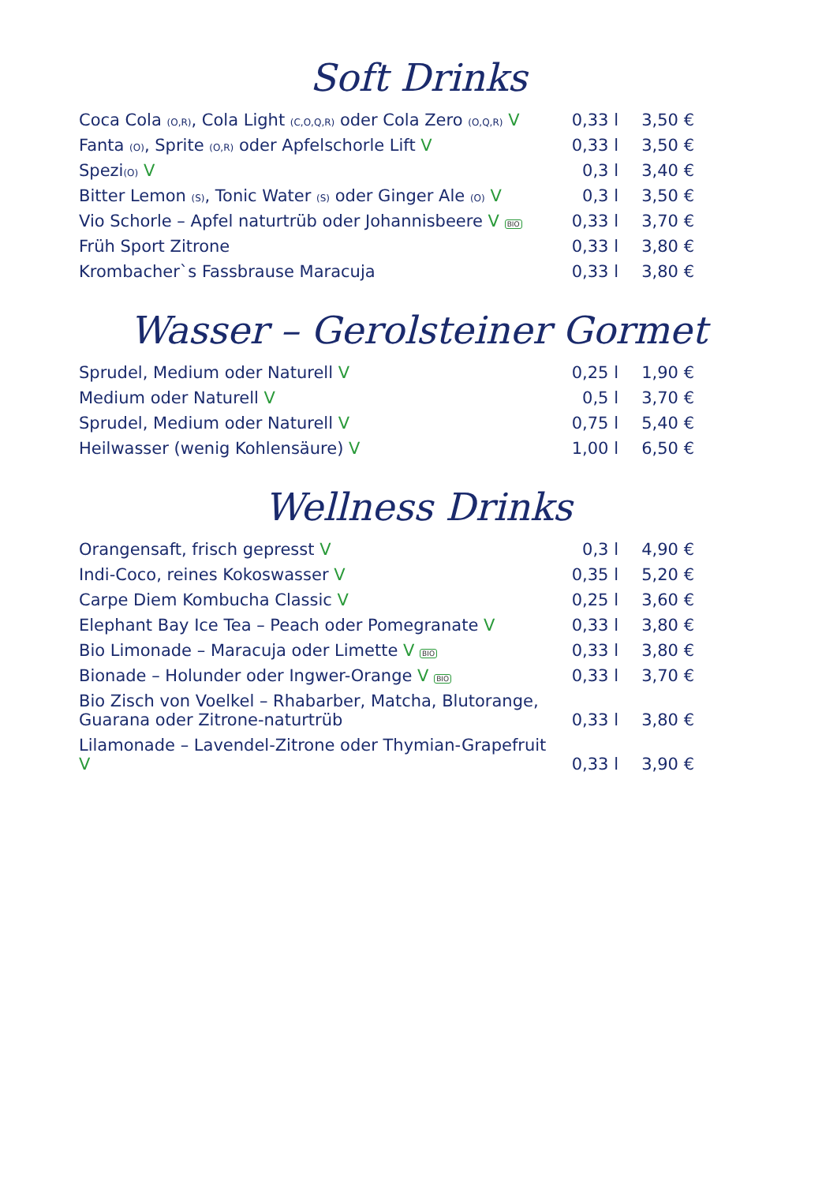Soft Drinks
| Coca Cola (O,R) , Cola Light (C,O,Q,R) oder Cola Zero (O,Q,R) V | 0,33 l | 3,50 € |
| Fanta (O) , Sprite (O,R) oder Apfelschorle Lift V | 0,33 l | 3,50 € |
| Spezi (O) V | 0,3 l | 3,40 € |
| Bitter Lemon (S) , Tonic Water (S) oder Ginger Ale (O) V | 0,3 l | 3,50 € |
| Vio Schorle – Apfel naturtrüb oder Johannisbeere V BIO | 0,33 l | 3,70 € |
| Früh Sport Zitrone | 0,33 l | 3,80 € |
| Krombacher`s Fassbrause Maracuja | 0,33 l | 3,80 € |
Wasser – Gerolsteiner Gormet
| Sprudel, Medium oder Naturell V | 0,25 l | 1,90 € |
| Medium oder Naturell V | 0,5 l | 3,70 € |
| Sprudel, Medium oder Naturell V | 0,75 l | 5,40 € |
| Heilwasser (wenig Kohlensäure) V | 1,00 l | 6,50 € |
Wellness Drinks
| Orangensaft, frisch gepresst V | 0,3 l | 4,90 € |
| Indi-Coco, reines Kokoswasser V | 0,35 l | 5,20 € |
| Carpe Diem Kombucha Classic V | 0,25 l | 3,60 € |
| Elephant Bay Ice Tea – Peach oder Pomegranate V | 0,33 l | 3,80 € |
| Bio Limonade – Maracuja oder Limette V BIO | 0,33 l | 3,80 € |
| Bionade – Holunder oder Ingwer-Orange V BIO | 0,33 l | 3,70 € |
| Bio Zisch von Voelkel – Rhabarber, Matcha, Blutorange, Guarana oder Zitrone-naturtrüb | 0,33 l | 3,80 € |
| Lilamonade – Lavendel-Zitrone oder Thymian-Grapefruit V | 0,33 l | 3,90 € |